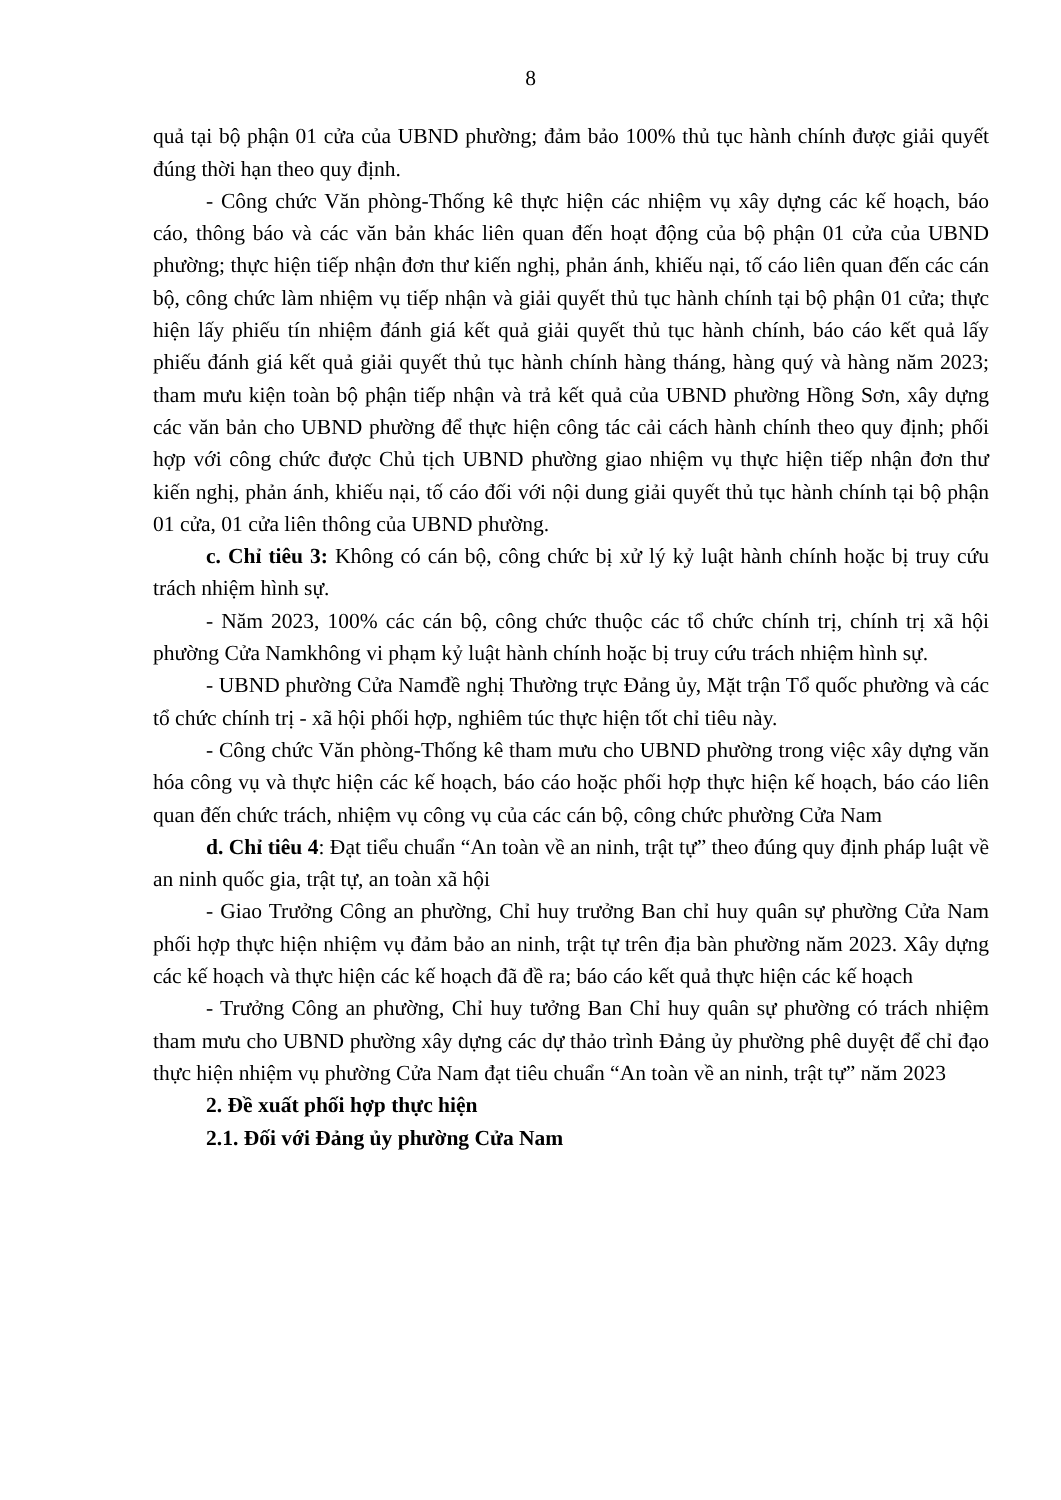8
quả tại bộ phận 01 cửa của UBND phường; đảm bảo 100% thủ tục hành chính được giải quyết đúng thời hạn theo quy định.
- Công chức Văn phòng-Thống kê thực hiện các nhiệm vụ xây dựng các kế hoạch, báo cáo, thông báo và các văn bản khác liên quan đến hoạt động của bộ phận 01 cửa của UBND phường; thực hiện tiếp nhận đơn thư kiến nghị, phản ánh, khiếu nại, tố cáo liên quan đến các cán bộ, công chức làm nhiệm vụ tiếp nhận và giải quyết thủ tục hành chính tại bộ phận 01 cửa; thực hiện lấy phiếu tín nhiệm đánh giá kết quả giải quyết thủ tục hành chính, báo cáo kết quả lấy phiếu đánh giá kết quả giải quyết thủ tục hành chính hàng tháng, hàng quý và hàng năm 2023; tham mưu kiện toàn bộ phận tiếp nhận và trả kết quả của UBND phường Hồng Sơn, xây dựng các văn bản cho UBND phường để thực hiện công tác cải cách hành chính theo quy định; phối hợp với công chức được Chủ tịch UBND phường giao nhiệm vụ thực hiện tiếp nhận đơn thư kiến nghị, phản ánh, khiếu nại, tố cáo đối với nội dung giải quyết thủ tục hành chính tại bộ phận 01 cửa, 01 cửa liên thông của UBND phường.
c. Chỉ tiêu 3: Không có cán bộ, công chức bị xử lý kỷ luật hành chính hoặc bị truy cứu trách nhiệm hình sự.
- Năm 2023, 100% các cán bộ, công chức thuộc các tổ chức chính trị, chính trị xã hội phường Cửa Namkhông vi phạm kỷ luật hành chính hoặc bị truy cứu trách nhiệm hình sự.
- UBND phường Cửa Namđề nghị Thường trực Đảng ủy, Mặt trận Tổ quốc phường và các tổ chức chính trị - xã hội phối hợp, nghiêm túc thực hiện tốt chỉ tiêu này.
- Công chức Văn phòng-Thống kê tham mưu cho UBND phường trong việc xây dựng văn hóa công vụ và thực hiện các kế hoạch, báo cáo hoặc phối hợp thực hiện kế hoạch, báo cáo liên quan đến chức trách, nhiệm vụ công vụ của các cán bộ, công chức phường Cửa Nam
d. Chỉ tiêu 4: Đạt tiểu chuẩn “An toàn về an ninh, trật tự” theo đúng quy định pháp luật về an ninh quốc gia, trật tự, an toàn xã hội
- Giao Trưởng Công an phường, Chỉ huy trưởng Ban chỉ huy quân sự phường Cửa Nam phối hợp thực hiện nhiệm vụ đảm bảo an ninh, trật tự trên địa bàn phường năm 2023. Xây dựng các kế hoạch và thực hiện các kế hoạch đã đề ra; báo cáo kết quả thực hiện các kế hoạch
- Trưởng Công an phường, Chỉ huy tưởng Ban Chỉ huy quân sự phường có trách nhiệm tham mưu cho UBND phường xây dựng các dự thảo trình Đảng ủy phường phê duyệt để chỉ đạo thực hiện nhiệm vụ phường Cửa Nam đạt tiêu chuẩn “An toàn về an ninh, trật tự” năm 2023
2. Đề xuất phối hợp thực hiện
2.1. Đối với Đảng ủy phường Cửa Nam